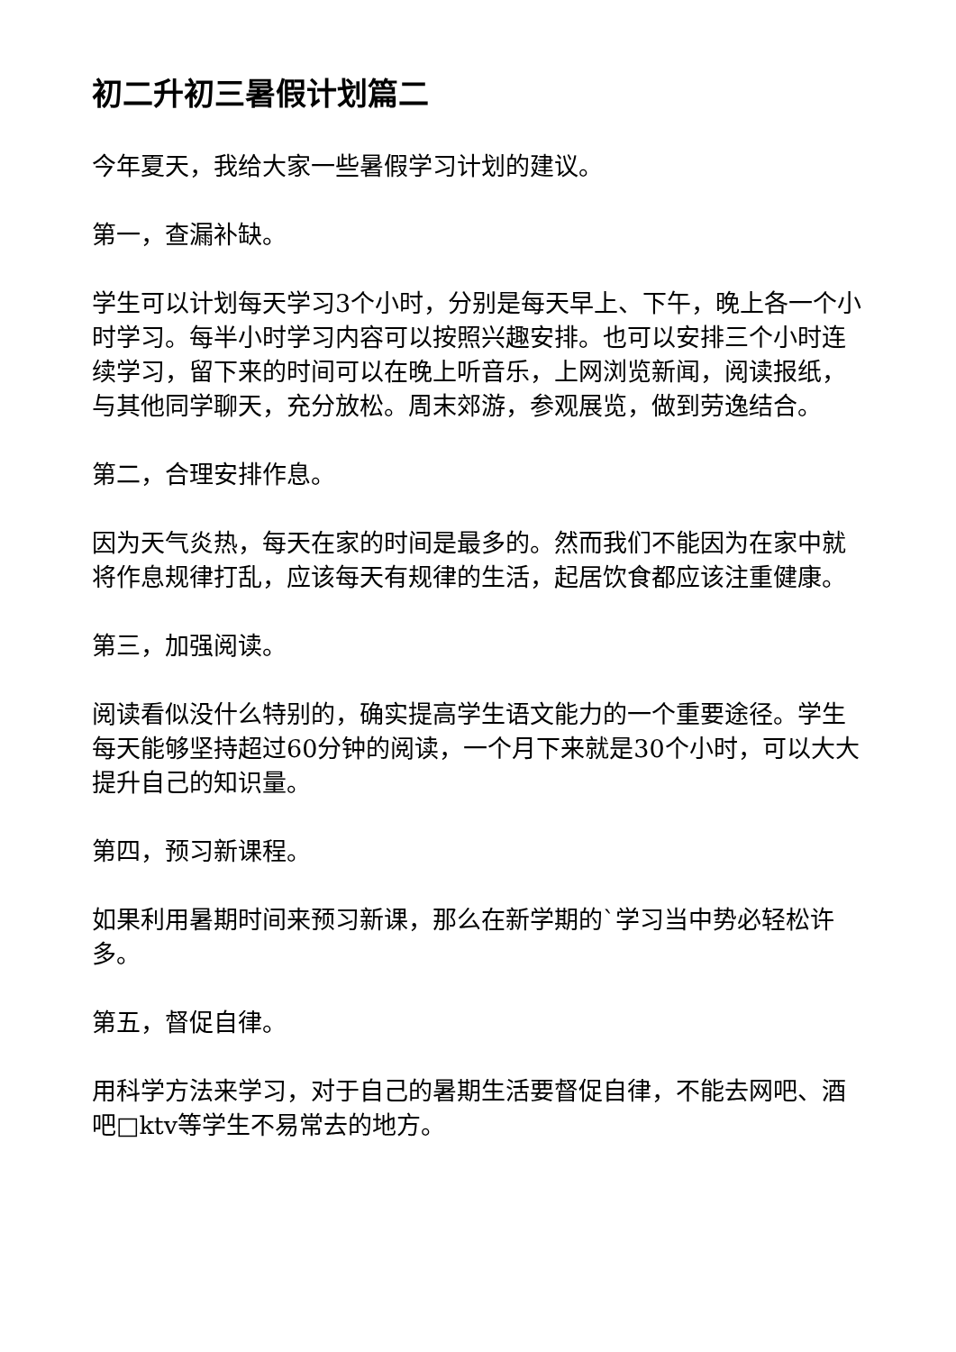初二升初三暑假计划篇二
今年夏天，我给大家一些暑假学习计划的建议。
第一，查漏补缺。
学生可以计划每天学习3个小时，分别是每天早上、下午，晚上各一个小时学习。每半小时学习内容可以按照兴趣安排。也可以安排三个小时连续学习，留下来的时间可以在晚上听音乐，上网浏览新闻，阅读报纸，与其他同学聊天，充分放松。周末郊游，参观展览，做到劳逸结合。
第二，合理安排作息。
因为天气炎热，每天在家的时间是最多的。然而我们不能因为在家中就将作息规律打乱，应该每天有规律的生活，起居饮食都应该注重健康。
第三，加强阅读。
阅读看似没什么特别的，确实提高学生语文能力的一个重要途径。学生每天能够坚持超过60分钟的阅读，一个月下来就是30个小时，可以大大提升自己的知识量。
第四，预习新课程。
如果利用暑期时间来预习新课，那么在新学期的`学习当中势必轻松许多。
第五，督促自律。
用科学方法来学习，对于自己的暑期生活要督促自律，不能去网吧、酒吧□ktv等学生不易常去的地方。